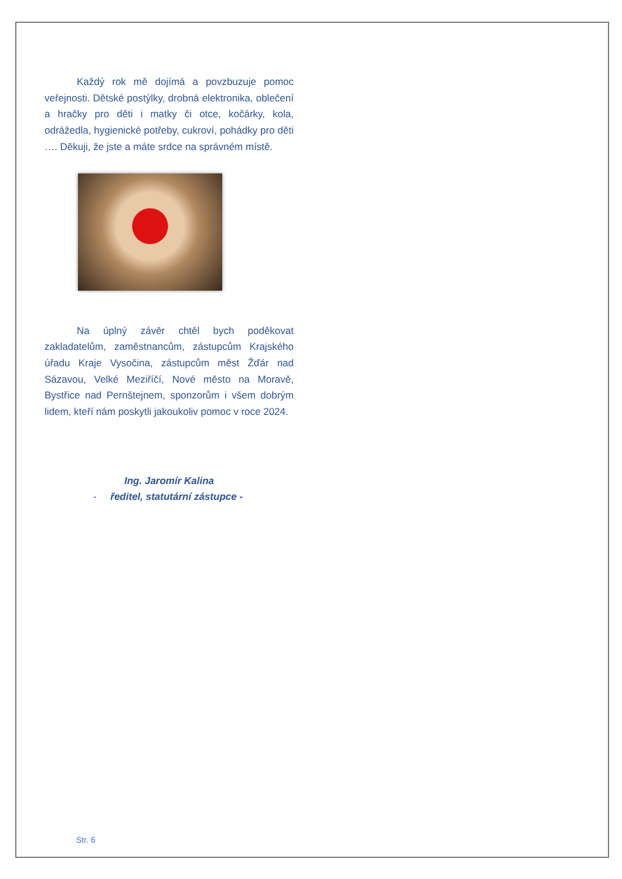Každý rok mě dojímá a povzbuzuje pomoc veřejnosti. Dětské postýlky, drobná elektronika, oblečení a hračky pro děti i matky či otce, kočárky, kola, odrážedla, hygienické potřeby, cukroví, pohádky pro děti …. Děkuji, že jste a máte srdce na správném místě.
Na úplný závěr chtěl bych poděkovat zakladatelům, zaměstnancům, zástupcům Krajského úřadu Kraje Vysočina, zástupcům měst Žďár nad Sázavou, Velké Meziříčí, Nové město na Moravě, Bystřice nad Pernštejnem, sponzorům i všem dobrým lidem, kteří nám poskytli jakoukoliv pomoc v roce 2024.
Ing. Jaromír Kalina
- ředitel, statutární zástupce -
Str. 6